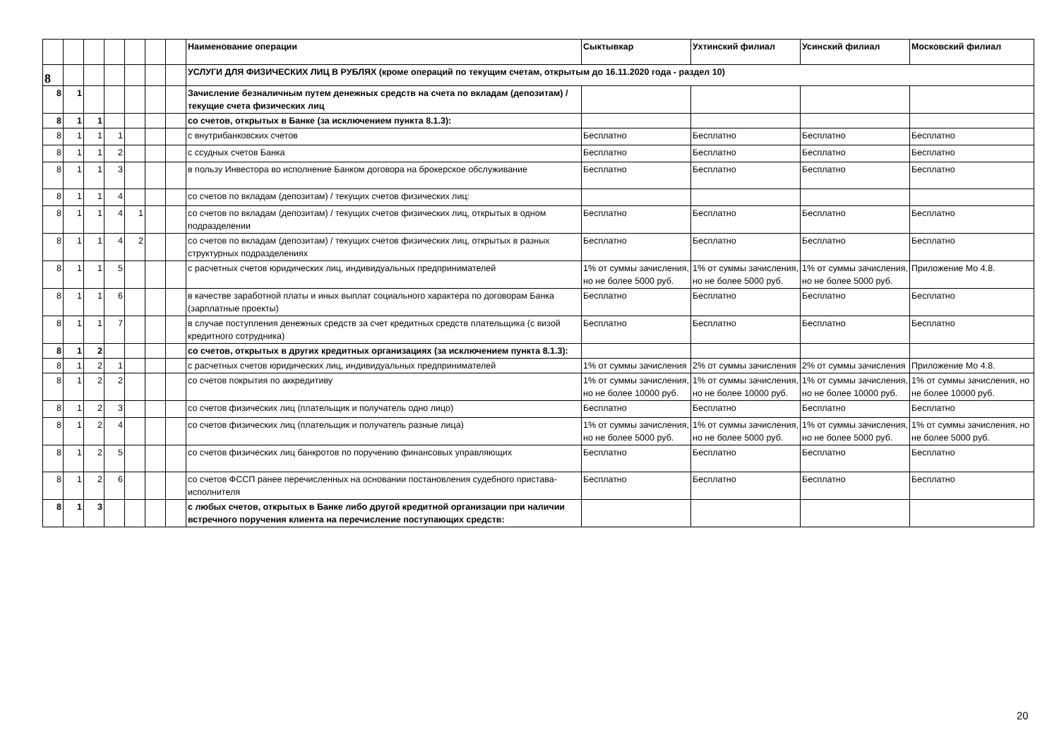| | | | | | | | Наименование операции | Сыктывкар | Ухтинский филиал | Усинский филиал | Московский филиал |
| 8 | | | | | | | УСЛУГИ ДЛЯ ФИЗИЧЕСКИХ ЛИЦ В РУБЛЯХ (кроме операций по текущим счетам, открытым до 16.11.2020 года - раздел 10) | | | | |
| 8 | 1 | | | | | | Зачисление безналичным путем денежных средств на счета по вкладам (депозитам) / текущие счета физических лиц | | | | |
| 8 | 1 | 1 | | | | | со счетов, открытых в Банке (за исключением пункта 8.1.3): | | | | |
| 8 | 1 | 1 | 1 | | | | с внутрибанковских счетов | Бесплатно | Бесплатно | Бесплатно | Бесплатно |
| 8 | 1 | 1 | 2 | | | | с ссудных счетов Банка | Бесплатно | Бесплатно | Бесплатно | Бесплатно |
| 8 | 1 | 1 | 3 | | | | в пользу Инвестора во исполнение Банком договора на брокерское обслуживание | Бесплатно | Бесплатно | Бесплатно | Бесплатно |
| 8 | 1 | 1 | 4 | | | | со счетов по вкладам (депозитам) / текущих счетов физических лиц: | | | | |
| 8 | 1 | 1 | 4 | 1 | | | со счетов по вкладам (депозитам) / текущих счетов физических лиц, открытых в одном подразделении | Бесплатно | Бесплатно | Бесплатно | Бесплатно |
| 8 | 1 | 1 | 4 | 2 | | | со счетов по вкладам (депозитам) / текущих счетов физических лиц, открытых в разных структурных подразделениях | Бесплатно | Бесплатно | Бесплатно | Бесплатно |
| 8 | 1 | 1 | 5 | | | | с расчетных счетов юридических лиц, индивидуальных предпринимателей | 1% от суммы зачисления, но не более 5000 руб. | 1% от суммы зачисления, но не более 5000 руб. | 1% от суммы зачисления, но не более 5000 руб. | Приложение Мо 4.8. |
| 8 | 1 | 1 | 6 | | | | в качестве заработной платы и иных выплат социального характера по договорам Банка (зарплатные проекты) | Бесплатно | Бесплатно | Бесплатно | Бесплатно |
| 8 | 1 | 1 | 7 | | | | в случае поступления денежных средств за счет кредитных средств плательщика (с визой кредитного сотрудника) | Бесплатно | Бесплатно | Бесплатно | Бесплатно |
| 8 | 1 | 2 | | | | | со счетов, открытых в других кредитных организациях (за исключением пункта 8.1.3): | | | | |
| 8 | 1 | 2 | 1 | | | | с расчетных счетов юридических лиц, индивидуальных предпринимателей | 1% от суммы зачисления | 2% от суммы зачисления | 2% от суммы зачисления | Приложение Мо 4.8. |
| 8 | 1 | 2 | 2 | | | | со счетов покрытия по аккредитиву | 1% от суммы зачисления, но не более 10000 руб. | 1% от суммы зачисления, но не более 10000 руб. | 1% от суммы зачисления, но не более 10000 руб. | 1% от суммы зачисления, но не более 10000 руб. |
| 8 | 1 | 2 | 3 | | | | со счетов физических лиц (плательщик и получатель одно лицо) | Бесплатно | Бесплатно | Бесплатно | Бесплатно |
| 8 | 1 | 2 | 4 | | | | со счетов физических лиц (плательщик и получатель разные лица) | 1% от суммы зачисления, но не более 5000 руб. | 1% от суммы зачисления, но не более 5000 руб. | 1% от суммы зачисления, но не более 5000 руб. | 1% от суммы зачисления, но не более 5000 руб. |
| 8 | 1 | 2 | 5 | | | | со счетов физических лиц банкротов по поручению финансовых управляющих | Бесплатно | Бесплатно | Бесплатно | Бесплатно |
| 8 | 1 | 2 | 6 | | | | со счетов ФССП ранее перечисленных на основании постановления судебного пристава-исполнителя | Бесплатно | Бесплатно | Бесплатно | Бесплатно |
| 8 | 1 | 3 | | | | | с любых счетов, открытых в Банке либо другой кредитной организации при наличии встречного поручения клиента на перечисление поступающих средств: | | | | |
20